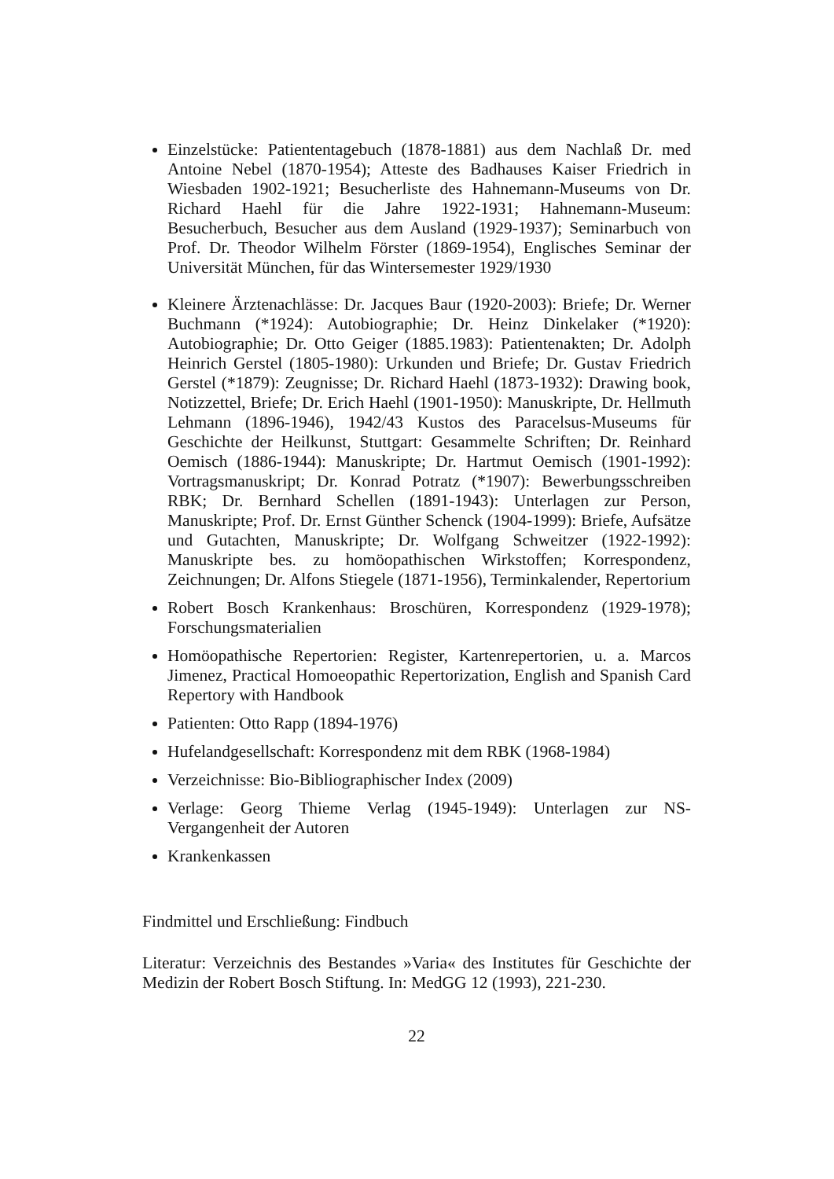Einzelstücke: Patiententagebuch (1878-1881) aus dem Nachlaß Dr. med Antoine Nebel (1870-1954); Atteste des Badhauses Kaiser Friedrich in Wiesbaden 1902-1921; Besucherliste des Hahnemann-Museums von Dr. Richard Haehl für die Jahre 1922-1931; Hahnemann-Museum: Besucherbuch, Besucher aus dem Ausland (1929-1937); Seminarbuch von Prof. Dr. Theodor Wilhelm Förster (1869-1954), Englisches Seminar der Universität München, für das Wintersemester 1929/1930
Kleinere Ärztenachlässe: Dr. Jacques Baur (1920-2003): Briefe; Dr. Werner Buchmann (*1924): Autobiographie; Dr. Heinz Dinkelaker (*1920): Autobiographie; Dr. Otto Geiger (1885.1983): Patientenakten; Dr. Adolph Heinrich Gerstel (1805-1980): Urkunden und Briefe; Dr. Gustav Friedrich Gerstel (*1879): Zeugnisse; Dr. Richard Haehl (1873-1932): Drawing book, Notizzettel, Briefe; Dr. Erich Haehl (1901-1950): Manuskripte, Dr. Hellmuth Lehmann (1896-1946), 1942/43 Kustos des Paracelsus-Museums für Geschichte der Heilkunst, Stuttgart: Gesammelte Schriften; Dr. Reinhard Oemisch (1886-1944): Manuskripte; Dr. Hartmut Oemisch (1901-1992): Vortragsmanuskript; Dr. Konrad Potratz (*1907): Bewerbungsschreiben RBK; Dr. Bernhard Schellen (1891-1943): Unterlagen zur Person, Manuskripte; Prof. Dr. Ernst Günther Schenck (1904-1999): Briefe, Aufsätze und Gutachten, Manuskripte; Dr. Wolfgang Schweitzer (1922-1992): Manuskripte bes. zu homöopathischen Wirkstoffen; Korrespondenz, Zeichnungen; Dr. Alfons Stiegele (1871-1956), Terminkalender, Repertorium
Robert Bosch Krankenhaus: Broschüren, Korrespondenz (1929-1978); Forschungsmaterialien
Homöopathische Repertorien: Register, Kartenrepertorien, u. a. Marcos Jimenez, Practical Homoeopathic Repertorization, English and Spanish Card Repertory with Handbook
Patienten: Otto Rapp (1894-1976)
Hufelandgesellschaft: Korrespondenz mit dem RBK (1968-1984)
Verzeichnisse: Bio-Bibliographischer Index (2009)
Verlage: Georg Thieme Verlag (1945-1949): Unterlagen zur NS-Vergangenheit der Autoren
Krankenkassen
Findmittel und Erschließung: Findbuch
Literatur: Verzeichnis des Bestandes »Varia« des Institutes für Geschichte der Medizin der Robert Bosch Stiftung. In: MedGG 12 (1993), 221-230.
22